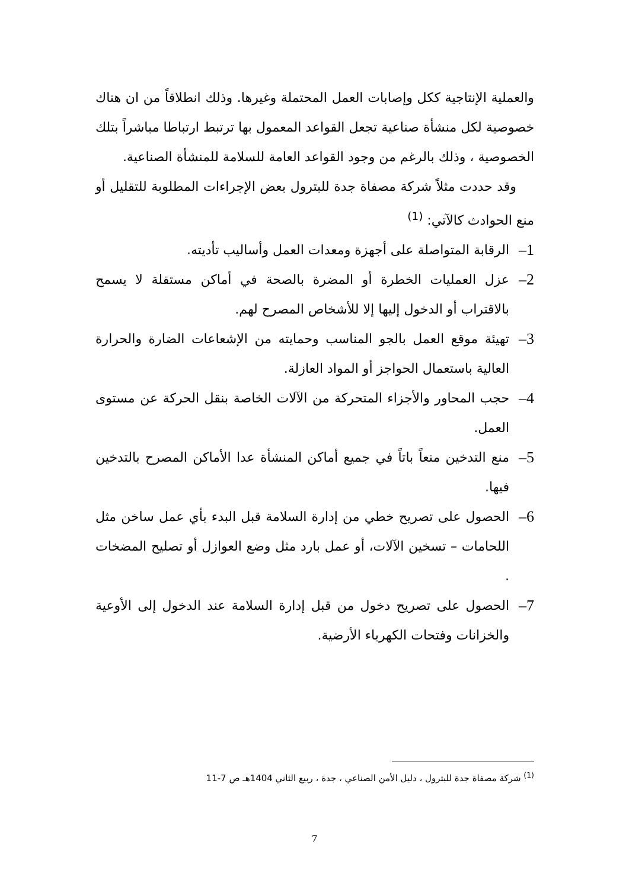والعملية الإنتاجية ككل وإصابات العمل المحتملة وغيرها. وذلك انطلاقاً من ان هناك خصوصية لكل منشأة صناعية تجعل القواعد المعمول بها ترتبط ارتباطا مباشراً بتلك الخصوصية ، وذلك بالرغم من وجود القواعد العامة للسلامة للمنشأة الصناعية.
وقد حددت مثلاً شركة مصفاة جدة للبترول بعض الإجراءات المطلوبة للتقليل أو منع الحوادث كالآتي: <sup>(1)</sup>
1–
الرقابة المتواصلة على أجهزة ومعدات العمل وأساليب تأديته.
2–
عزل العمليات الخطرة أو المضرة بالصحة في أماكن مستقلة لا يسمح بالاقتراب أو الدخول إليها إلا للأشخاص المصرح لهم.
3–
تهيئة موقع العمل بالجو المناسب وحمايته من الإشعاعات الضارة والحرارة العالية باستعمال الحواجز أو المواد العازلة.
4–
حجب المحاور والأجزاء المتحركة من الآلات الخاصة بنقل الحركة عن مستوى العمل.
5–
منع التدخين منعاً باتاً في جميع أماكن المنشأة عدا الأماكن المصرح بالتدخين فيها.
6–
الحصول على تصريح خطي من إدارة السلامة قبل البدء بأي عمل ساخن مثل اللحامات – تسخين الآلات، أو عمل بارد مثل وضع العوازل أو تصليح المضخات .
7–
الحصول على تصريح دخول من قبل إدارة السلامة عند الدخول إلى الأوعية والخزانات وفتحات الكهرباء الأرضية.
<sup>(1)</sup> شركة مصفاة جدة للبترول ، دليل الأمن الصناعي ، جدة ، ربيع الثاني 1404هـ ص 7-11
7